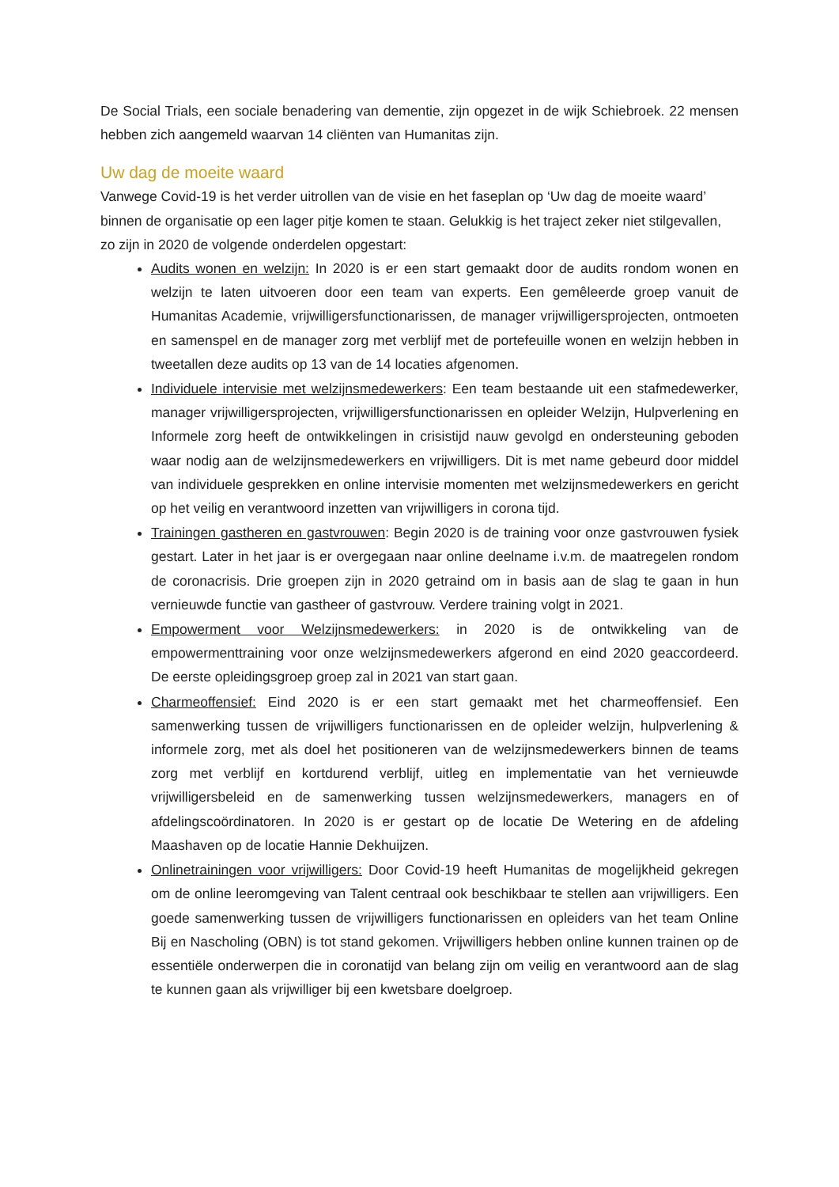De Social Trials, een sociale benadering van dementie, zijn opgezet in de wijk Schiebroek. 22 mensen hebben zich aangemeld waarvan 14 cliënten van Humanitas zijn.
Uw dag de moeite waard
Vanwege Covid-19 is het verder uitrollen van de visie en het faseplan op ‘Uw dag de moeite waard’ binnen de organisatie op een lager pitje komen te staan. Gelukkig is het traject zeker niet stilgevallen, zo zijn in 2020 de volgende onderdelen opgestart:
Audits wonen en welzijn: In 2020 is er een start gemaakt door de audits rondom wonen en welzijn te laten uitvoeren door een team van experts. Een gemêleerde groep vanuit de Humanitas Academie, vrijwilligersfunctionarissen, de manager vrijwilligersprojecten, ontmoeten en samenspel en de manager zorg met verblijf met de portefeuille wonen en welzijn hebben in tweetallen deze audits op 13 van de 14 locaties afgenomen.
Individuele intervisie met welzijnsmedewerkers: Een team bestaande uit een stafmedewerker, manager vrijwilligersprojecten, vrijwilligersfunctionarissen en opleider Welzijn, Hulpverlening en Informele zorg heeft de ontwikkelingen in crisistijd nauw gevolgd en ondersteuning geboden waar nodig aan de welzijnsmedewerkers en vrijwilligers. Dit is met name gebeurd door middel van individuele gesprekken en online intervisie momenten met welzijnsmedewerkers en gericht op het veilig en verantwoord inzetten van vrijwilligers in corona tijd.
Trainingen gastheren en gastvrouwen: Begin 2020 is de training voor onze gastvrouwen fysiek gestart. Later in het jaar is er overgegaan naar online deelname i.v.m. de maatregelen rondom de coronacrisis. Drie groepen zijn in 2020 getraind om in basis aan de slag te gaan in hun vernieuwde functie van gastheer of gastvrouw. Verdere training volgt in 2021.
Empowerment voor Welzijnsmedewerkers: in 2020 is de ontwikkeling van de empowermenttraining voor onze welzijnsmedewerkers afgerond en eind 2020 geaccordeerd. De eerste opleidingsgroep groep zal in 2021 van start gaan.
Charmeoffensief: Eind 2020 is er een start gemaakt met het charmeoffensief. Een samenwerking tussen de vrijwilligers functionarissen en de opleider welzijn, hulpverlening & informele zorg, met als doel het positioneren van de welzijnsmedewerkers binnen de teams zorg met verblijf en kortdurend verblijf, uitleg en implementatie van het vernieuwde vrijwilligersbeleid en de samenwerking tussen welzijnsmedewerkers, managers en of afdelingscoördinatoren. In 2020 is er gestart op de locatie De Wetering en de afdeling Maashaven op de locatie Hannie Dekhuijzen.
Onlinetrainingen voor vrijwilligers: Door Covid-19 heeft Humanitas de mogelijkheid gekregen om de online leeromgeving van Talent centraal ook beschikbaar te stellen aan vrijwilligers. Een goede samenwerking tussen de vrijwilligers functionarissen en opleiders van het team Online Bij en Nascholing (OBN) is tot stand gekomen. Vrijwilligers hebben online kunnen trainen op de essentiële onderwerpen die in coronatijd van belang zijn om veilig en verantwoord aan de slag te kunnen gaan als vrijwilliger bij een kwetsbare doelgroep.